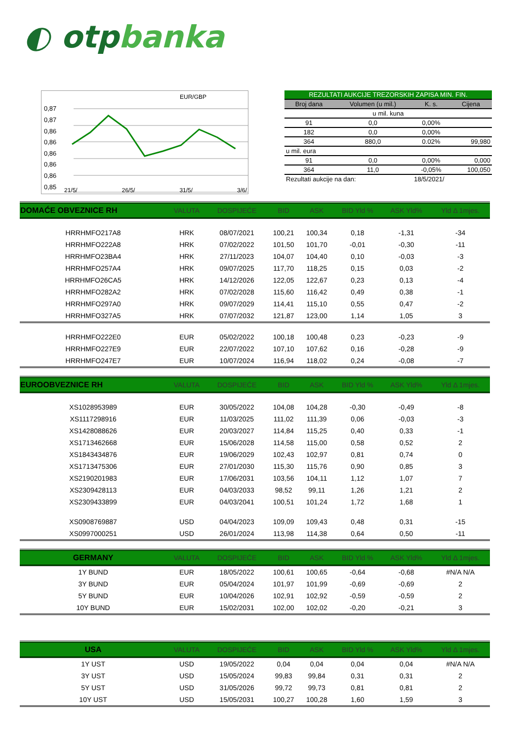◐ otpbanka
EUR/GBP
0,87
0,87
0,86
0,86
0,86
0,86
0,86
0,85
| REZULTATI AUKCIJE TREZORSKIH ZAPISA MIN. FIN. | | | |
| --- | --- | --- | --- |
| Broj dana | Volumen (u mil.) | K. s. | Cijena |
| u mil. kuna | | | |
| 91 | 0,0 | 0,00% | |
| 182 | 0,0 | 0,00% | |
| 364 | 880,0 | 0.02% | 99,980 |
| u mil. eura | | | |
| 91 | 0,0 | 0,00% | 0,000 |
| 364 | 11,0 | -0,05% | 100,050 |
| Rezultati aukcije na dan: | | 18/5/2021/ | |
21/5/ 26/5/ 31/5/ 3/6/
| DOMAĆE OBVEZNICE RH | VALUTA | DOSPIJEĆE | BID | ASK | BID Yld % | ASK Yld% | Yld Δ 1mjes. |
| --- | --- | --- | --- | --- | --- | --- | --- |
| HRRHMFO217A8 | HRK | 08/07/2021 | 100,21 | 100,34 | 0,18 | -1,31 | -34 |
| HRRHMFO222A8 | HRK | 07/02/2022 | 101,50 | 101,70 | -0,01 | -0,30 | -11 |
| HRRHMFO23BA4 | HRK | 27/11/2023 | 104,07 | 104,40 | 0,10 | -0,03 | -3 |
| HRRHMFO257A4 | HRK | 09/07/2025 | 117,70 | 118,25 | 0,15 | 0,03 | -2 |
| HRRHMFO26CA5 | HRK | 14/12/2026 | 122,05 | 122,67 | 0,23 | 0,13 | -4 |
| HRRHMFO282A2 | HRK | 07/02/2028 | 115,60 | 116,42 | 0,49 | 0,38 | -1 |
| HRRHMFO297A0 | HRK | 09/07/2029 | 114,41 | 115,10 | 0,55 | 0,47 | -2 |
| HRRHMFO327A5 | HRK | 07/07/2032 | 121,87 | 123,00 | 1,14 | 1,05 | 3 |
| HRRHMFO222E0 | EUR | 05/02/2022 | 100,18 | 100,48 | 0,23 | -0,23 | -9 |
| HRRHMFO227E9 | EUR | 22/07/2022 | 107,10 | 107,62 | 0,16 | -0,28 | -9 |
| HRRHMFO247E7 | EUR | 10/07/2024 | 116,94 | 118,02 | 0,24 | -0,08 | -7 |
| EUROOBVEZNICE RH | VALUTA | DOSPIJEĆE | BID | ASK | BID Yld % | ASK Yld% | Yld Δ 1mjes. |
| XS1028953989 | EUR | 30/05/2022 | 104,08 | 104,28 | -0,30 | -0,49 | -8 |
| XS1117298916 | EUR | 11/03/2025 | 111,02 | 111,39 | 0,06 | -0,03 | -3 |
| XS1428088626 | EUR | 20/03/2027 | 114,84 | 115,25 | 0,40 | 0,33 | -1 |
| XS1713462668 | EUR | 15/06/2028 | 114,58 | 115,00 | 0,58 | 0,52 | 2 |
| XS1843434876 | EUR | 19/06/2029 | 102,43 | 102,97 | 0,81 | 0,74 | 0 |
| XS1713475306 | EUR | 27/01/2030 | 115,30 | 115,76 | 0,90 | 0,85 | 3 |
| XS2190201983 | EUR | 17/06/2031 | 103,56 | 104,11 | 1,12 | 1,07 | 7 |
| XS2309428113 | EUR | 04/03/2033 | 98,52 | 99,11 | 1,26 | 1,21 | 2 |
| XS2309433899 | EUR | 04/03/2041 | 100,51 | 101,24 | 1,72 | 1,68 | 1 |
| XS0908769887 | USD | 04/04/2023 | 109,09 | 109,43 | 0,48 | 0,31 | -15 |
| XS0997000251 | USD | 26/01/2024 | 113,98 | 114,38 | 0,64 | 0,50 | -11 |
| GERMANY | VALUTA | DOSPIJEĆE | BID | ASK | BID Yld % | ASK Yld% | Yld Δ 1mjes. |
| 1Y BUND | EUR | 18/05/2022 | 100,61 | 100,65 | -0,64 | -0,68 | #N/A N/A |
| 3Y BUND | EUR | 05/04/2024 | 101,97 | 101,99 | -0,69 | -0,69 | 2 |
| 5Y BUND | EUR | 10/04/2026 | 102,91 | 102,92 | -0,59 | -0,59 | 2 |
| 10Y BUND | EUR | 15/02/2031 | 102,00 | 102,02 | -0,20 | -0,21 | 3 |
| USA | VALUTA | DOSPIJEĆE | BID | ASK | BID Yld % | ASK Yld% | Yld Δ 1mjes. |
| 1Y UST | USD | 19/05/2022 | 0,04 | 0,04 | 0,04 | 0,04 | #N/A N/A |
| 3Y UST | USD | 15/05/2024 | 99,83 | 99,84 | 0,31 | 0,31 | 2 |
| 5Y UST | USD | 31/05/2026 | 99,72 | 99,73 | 0,81 | 0,81 | 2 |
| 10Y UST | USD | 15/05/2031 | 100,27 | 100,28 | 1,60 | 1,59 | 3 |